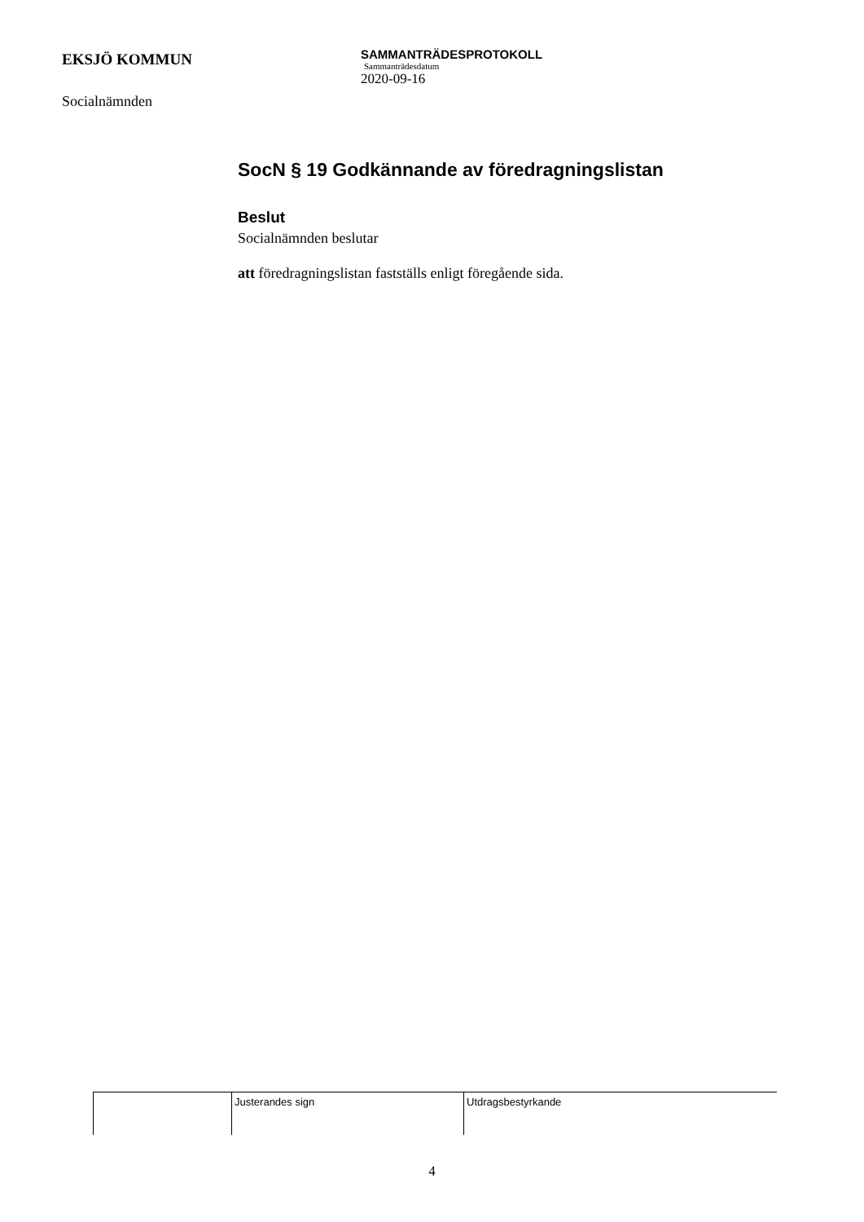EKSJÖ KOMMUN
Socialnämnden
SAMMANTRÄDESPROTOKOLL
Sammanträdesdatum
2020-09-16
SocN § 19 Godkännande av föredragningslistan
Beslut
Socialnämnden beslutar
att föredragningslistan fastställs enligt föregående sida.
| | Justerandes sign | Utdragsbestyrkande |
4